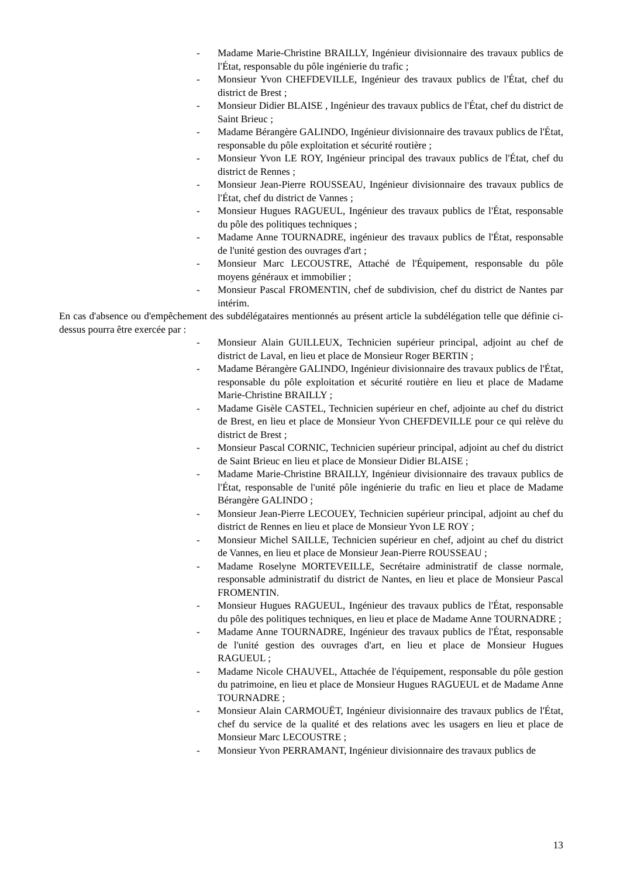- Madame Marie-Christine BRAILLY, Ingénieur divisionnaire des travaux publics de l'État, responsable du pôle ingénierie du trafic ;
- Monsieur Yvon CHEFDEVILLE, Ingénieur des travaux publics de l'État, chef du district de Brest ;
- Monsieur Didier BLAISE , Ingénieur des travaux publics de l'État, chef du district de Saint Brieuc ;
- Madame Bérangère GALINDO, Ingénieur divisionnaire des travaux publics de l'État, responsable du pôle exploitation et sécurité routière ;
- Monsieur Yvon LE ROY, Ingénieur principal des travaux publics de l'État, chef du district de Rennes ;
- Monsieur Jean-Pierre ROUSSEAU, Ingénieur divisionnaire des travaux publics de l'État, chef du district de Vannes ;
- Monsieur Hugues RAGUEUL, Ingénieur des travaux publics de l'État, responsable du pôle des politiques techniques ;
- Madame Anne TOURNADRE, ingénieur des travaux publics de l'État, responsable de l'unité gestion des ouvrages d'art ;
- Monsieur Marc LECOUSTRE, Attaché de l'Équipement, responsable du pôle moyens généraux et immobilier ;
- Monsieur Pascal FROMENTIN, chef de subdivision, chef du district de Nantes par intérim.
En cas d'absence ou d'empêchement des subdélégataires mentionnés au présent article la subdélégation telle que définie ci-dessus pourra être exercée par :
- Monsieur Alain GUILLEUX, Technicien supérieur principal, adjoint au chef de district de Laval, en lieu et place de Monsieur Roger BERTIN ;
- Madame Bérangère GALINDO, Ingénieur divisionnaire des travaux publics de l'État, responsable du pôle exploitation et sécurité routière en lieu et place de Madame Marie-Christine BRAILLY ;
- Madame Gisèle CASTEL, Technicien supérieur en chef, adjointe au chef du district de Brest, en lieu et place de Monsieur Yvon CHEFDEVILLE pour ce qui relève du district de Brest ;
- Monsieur Pascal CORNIC, Technicien supérieur principal, adjoint au chef du district de Saint Brieuc en lieu et place de Monsieur Didier BLAISE ;
- Madame Marie-Christine BRAILLY, Ingénieur divisionnaire des travaux publics de l'État, responsable de l'unité pôle ingénierie du trafic en lieu et place de Madame Bérangère GALINDO ;
- Monsieur Jean-Pierre LECOUEY, Technicien supérieur principal, adjoint au chef du district de Rennes en lieu et place de Monsieur Yvon LE ROY ;
- Monsieur Michel SAILLE, Technicien supérieur en chef, adjoint au chef du district de Vannes, en lieu et place de Monsieur Jean-Pierre ROUSSEAU ;
- Madame Roselyne MORTEVEILLE, Secrétaire administratif de classe normale, responsable administratif du district de Nantes, en lieu et place de Monsieur Pascal FROMENTIN.
- Monsieur Hugues RAGUEUL, Ingénieur des travaux publics de l'État, responsable du pôle des politiques techniques, en lieu et place de Madame Anne TOURNADRE ;
- Madame Anne TOURNADRE, Ingénieur des travaux publics de l'État, responsable de l'unité gestion des ouvrages d'art, en lieu et place de Monsieur Hugues RAGUEUL ;
- Madame Nicole CHAUVEL, Attachée de l'équipement, responsable du pôle gestion du patrimoine, en lieu et place de Monsieur Hugues RAGUEUL et de Madame Anne TOURNADRE ;
- Monsieur Alain CARMOUËT, Ingénieur divisionnaire des travaux publics de l'État, chef du service de la qualité et des relations avec les usagers en lieu et place de Monsieur Marc LECOUSTRE ;
- Monsieur Yvon PERRAMANT, Ingénieur divisionnaire des travaux publics de
13